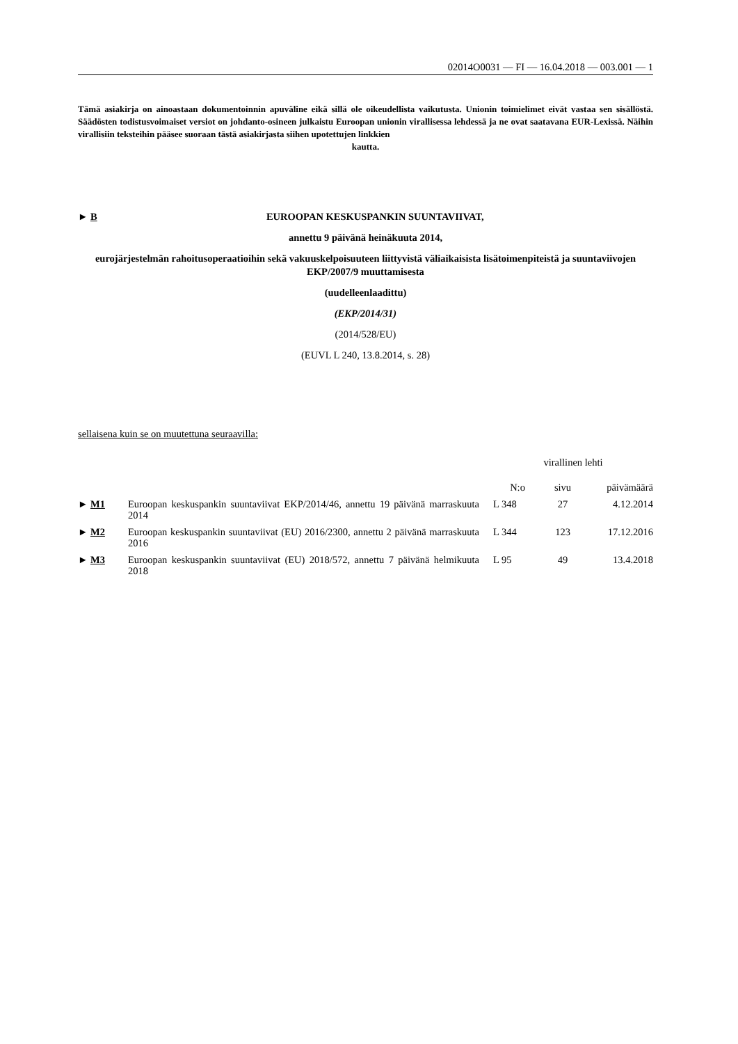02014O0031 — FI — 16.04.2018 — 003.001 — 1
Tämä asiakirja on ainoastaan dokumentoinnin apuväline eikä sillä ole oikeudellista vaikutusta. Unionin toimielimet eivät vastaa sen sisällöstä. Säädösten todistusvoimaiset versiot on johdanto-osineen julkaistu Euroopan unionin virallisessa lehdessä ja ne ovat saatavana EUR-Lexissä. Näihin virallisiin teksteihin pääsee suoraan tästä asiakirjasta siihen upotettujen linkkien
kautta.
► B
EUROOPAN KESKUSPANKIN SUUNTAVIIVAT,
annettu 9 päivänä heinäkuuta 2014,
eurojärjestelmän rahoitusoperaatioihin sekä vakuuskelpoisuuteen liittyvistä väliaikaisista lisätoimenpiteistä ja suuntaviivojen EKP/2007/9 muuttamisesta
(uudelleenlaadittu)
(EKP/2014/31)
(2014/528/EU)
(EUVL L 240, 13.8.2014, s. 28)
sellaisena kuin se on muutettuna seuraavilla:
| | | virallinen lehti | | |
| --- | --- | --- | --- | --- |
| | | N:o | sivu | päivämäärä |
| ► M1 | Euroopan keskuspankin suuntaviivat EKP/2014/46, annettu 19 päivänä marraskuuta 2014 | L 348 | 27 | 4.12.2014 |
| ► M2 | Euroopan keskuspankin suuntaviivat (EU) 2016/2300, annettu 2 päivänä marraskuuta 2016 | L 344 | 123 | 17.12.2016 |
| ► M3 | Euroopan keskuspankin suuntaviivat (EU) 2018/572, annettu 7 päivänä helmikuuta 2018 | L 95 | 49 | 13.4.2018 |